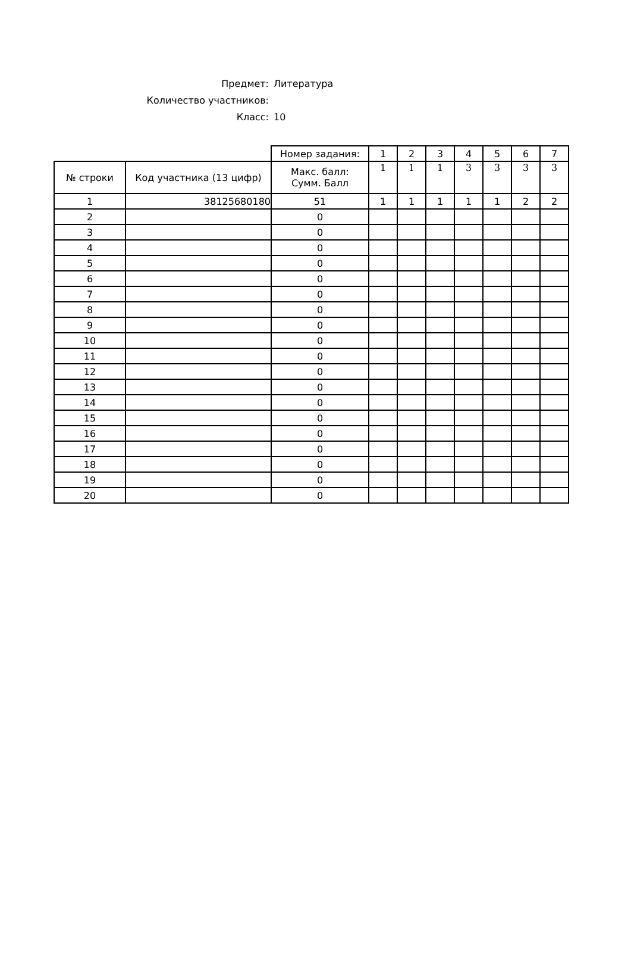Предмет: Литература
Количество участников:
Класс: 10
| | | Номер задания: | 1 | 2 | 3 | 4 | 5 | 6 | 7 |
| № строки | Код участника (13 цифр) | Макс. балл: Сумм. Балл | 1 | 1 | 1 | 3 | 3 | 3 | 3 |
| 1 | 38125680180 | 51 | 1 | 1 | 1 | 1 | 1 | 2 | 2 |
| 2 | | 0 | | | | | | | |
| 3 | | 0 | | | | | | | |
| 4 | | 0 | | | | | | | |
| 5 | | 0 | | | | | | | |
| 6 | | 0 | | | | | | | |
| 7 | | 0 | | | | | | | |
| 8 | | 0 | | | | | | | |
| 9 | | 0 | | | | | | | |
| 10 | | 0 | | | | | | | |
| 11 | | 0 | | | | | | | |
| 12 | | 0 | | | | | | | |
| 13 | | 0 | | | | | | | |
| 14 | | 0 | | | | | | | |
| 15 | | 0 | | | | | | | |
| 16 | | 0 | | | | | | | |
| 17 | | 0 | | | | | | | |
| 18 | | 0 | | | | | | | |
| 19 | | 0 | | | | | | | |
| 20 | | 0 | | | | | | | |